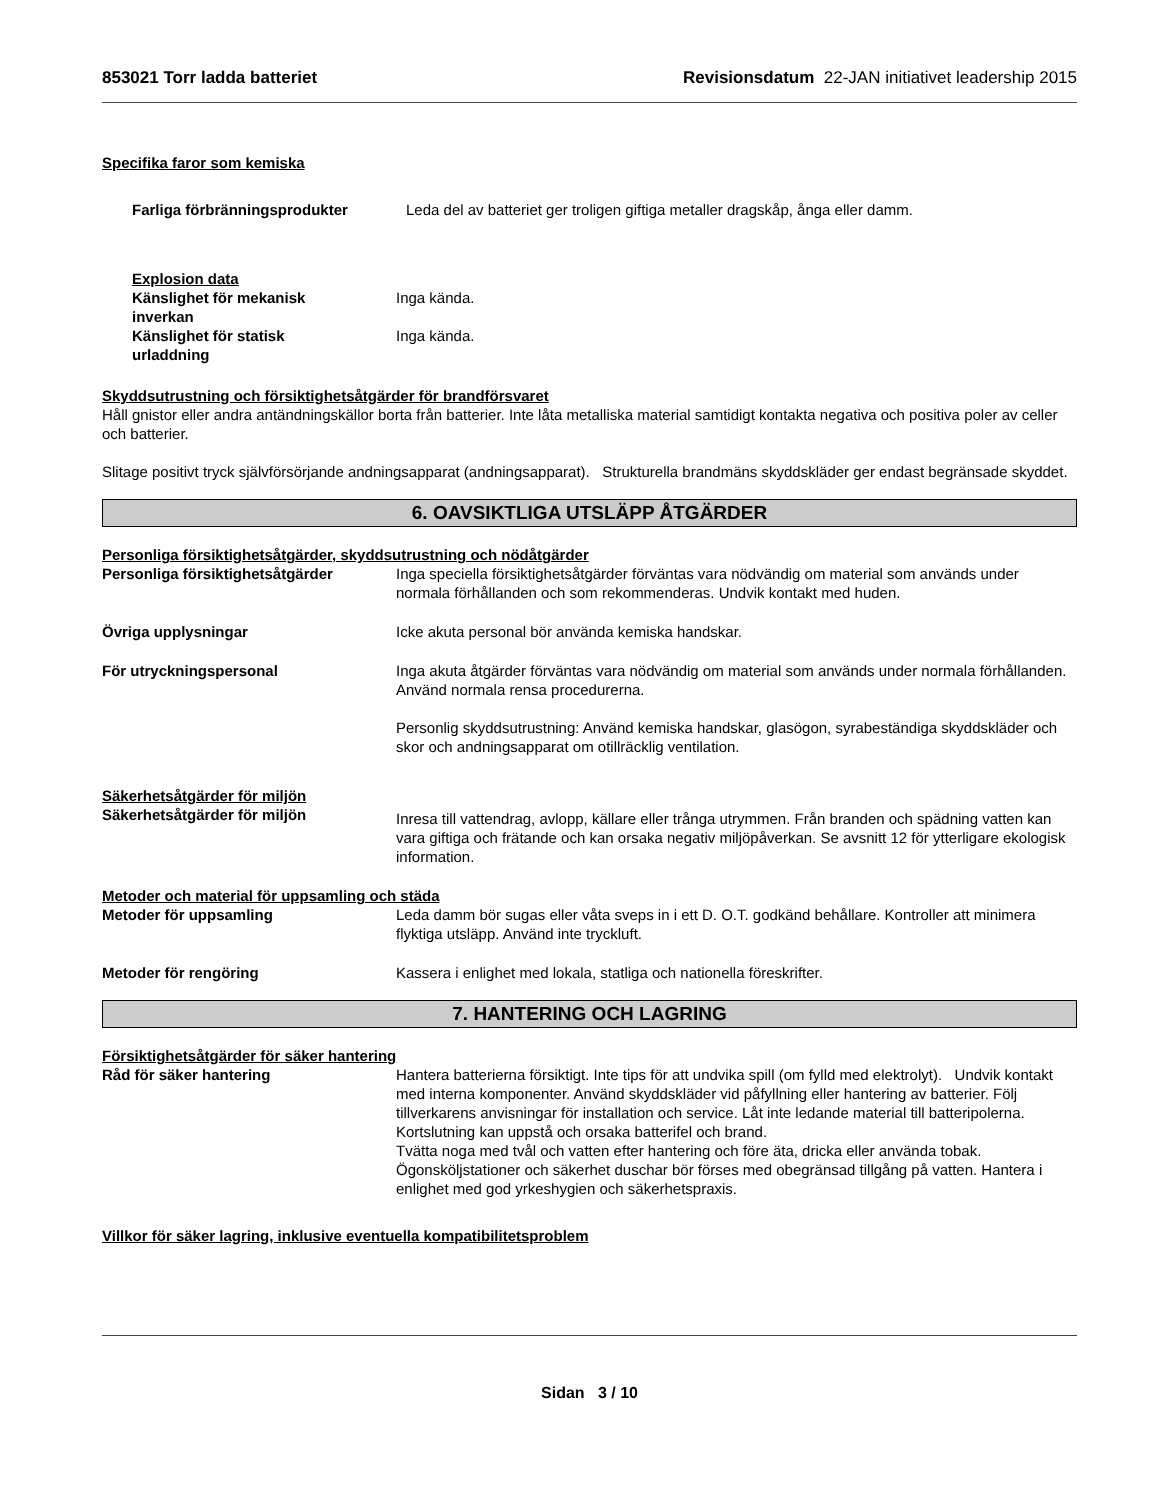853021 Torr ladda batteriet Revisionsdatum 22-JAN initiativet leadership 2015
Specifika faror som kemiska
Farliga förbränningsprodukter Leda del av batteriet ger troligen giftiga metaller dragskåp, ånga eller damm.
Explosion data
Känslighet för mekanisk
inverkan
Inga kända.
Känslighet för statisk
urladdning
Inga kända.
Skyddsutrustning och försiktighetsåtgärder för brandförsvaret
Håll gnistor eller andra antändningskällor borta från batterier. Inte låta metalliska material samtidigt kontakta negativa och positiva poler av celler och batterier.
Slitage positivt tryck självförsörjande andningsapparat (andningsapparat). Strukturella brandmäns skyddskläder ger endast begränsade skyddet.
6. OAVSIKTLIGA UTSLÄPP ÅTGÄRDER
Personliga försiktighetsåtgärder, skyddsutrustning och nödåtgärder
Personliga försiktighetsåtgärder Inga speciella försiktighetsåtgärder förväntas vara nödvändig om material som används under normala förhållanden och som rekommenderas. Undvik kontakt med huden.
Övriga upplysningar Icke akuta personal bör använda kemiska handskar.
För utryckningspersonal Inga akuta åtgärder förväntas vara nödvändig om material som används under normala förhållanden. Använd normala rensa procedurerna.
Personlig skyddsutrustning: Använd kemiska handskar, glasögon, syrabeständiga skyddskläder och skor och andningsapparat om otillräcklig ventilation.
Säkerhetsåtgärder för miljön
Säkerhetsåtgärder för miljön
Inresa till vattendrag, avlopp, källare eller trånga utrymmen. Från branden och spädning vatten kan vara giftiga och frätande och kan orsaka negativ miljöpåverkan. Se avsnitt 12 för ytterligare ekologisk information.
Metoder och material för uppsamling och städa
Metoder för uppsamling Leda damm bör sugas eller våta sveps in i ett D. O.T. godkänd behållare. Kontroller att minimera flyktiga utsläpp. Använd inte tryckluft.
Metoder för rengöring Kassera i enlighet med lokala, statliga och nationella föreskrifter.
7. HANTERING OCH LAGRING
Försiktighetsåtgärder för säker hantering
Råd för säker hantering Hantera batterierna försiktigt. Inte tips för att undvika spill (om fylld med elektrolyt). Undvik kontakt med interna komponenter. Använd skyddskläder vid påfyllning eller hantering av batterier. Följ tillverkarens anvisningar för installation och service. Låt inte ledande material till batteripolerna. Kortslutning kan uppstå och orsaka batterifel och brand.
Tvätta noga med tvål och vatten efter hantering och före äta, dricka eller använda tobak. Ögonsköljstationer och säkerhet duschar bör förses med obegränsad tillgång på vatten. Hantera i enlighet med god yrkeshygien och säkerhetspraxis.
Villkor för säker lagring, inklusive eventuella kompatibilitetsproblem
Sidan 3 / 10